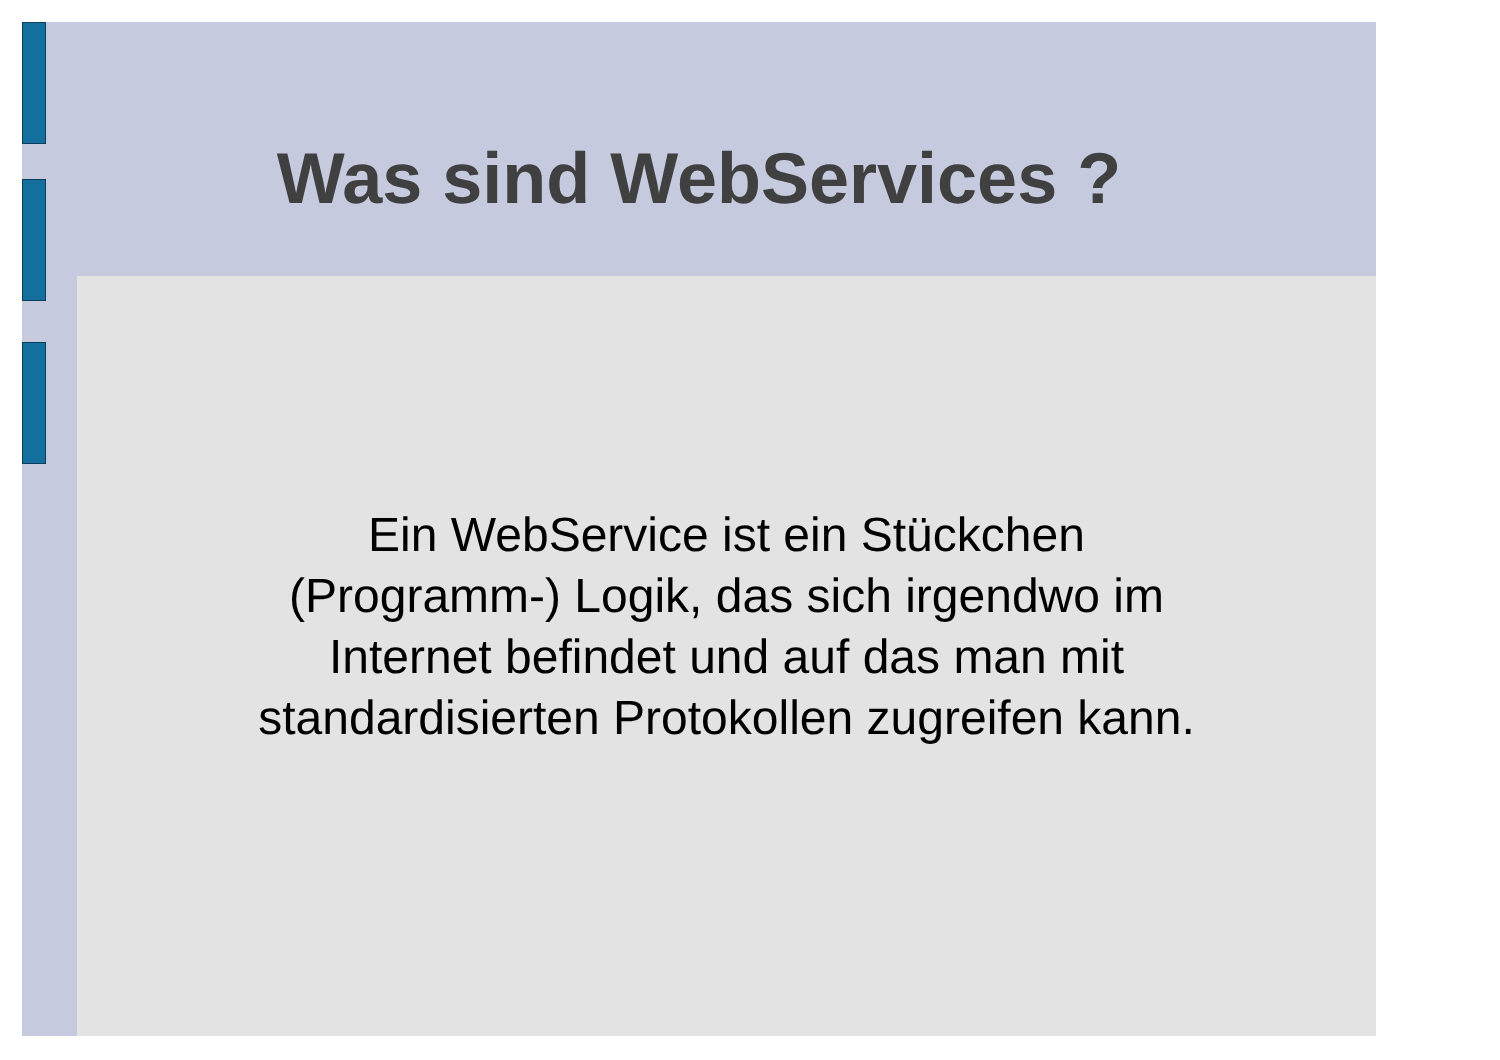Was sind WebServices ?
Ein WebService ist ein Stückchen
(Programm-) Logik, das sich irgendwo im
Internet befindet und auf das man mit
standardisierten Protokollen zugreifen kann.